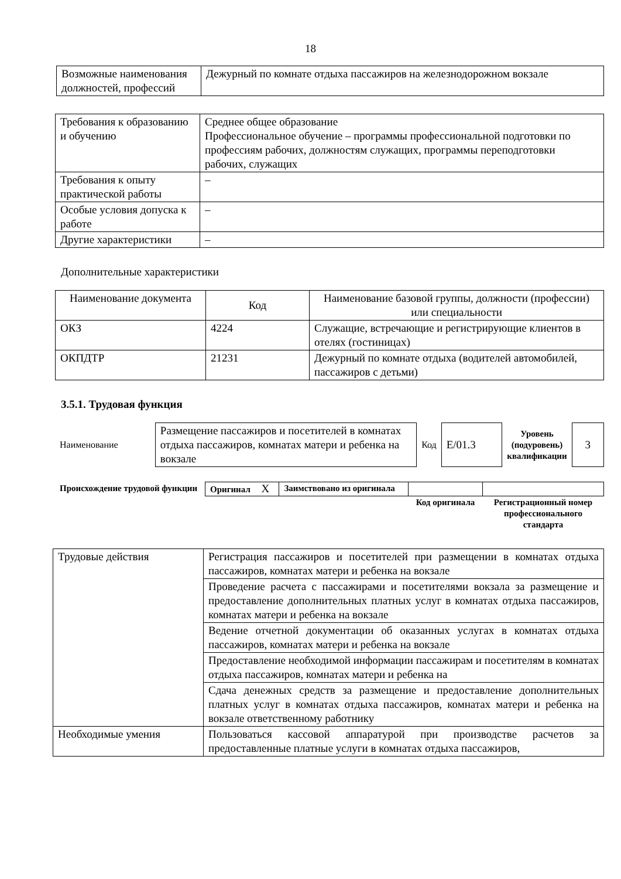18
| Возможные наименования должностей, профессий | Дежурный по комнате отдыха пассажиров на железнодорожном вокзале |
| Требования к образованию и обучению | Среднее общее образование Профессиональное обучение – программы профессиональной подготовки по профессиям рабочих, должностям служащих, программы переподготовки рабочих, служащих |
| Требования к опыту практической работы | – |
| Особые условия допуска к работе | – |
| Другие характеристики | – |
Дополнительные характеристики
| Наименование документа | Код | Наименование базовой группы, должности (профессии) или специальности |
| --- | --- | --- |
| ОКЗ | 4224 | Служащие, встречающие и регистрирующие клиентов в отелях (гостиницах) |
| ОКПДТР | 21231 | Дежурный по комнате отдыха (водителей автомобилей, пассажиров с детьми) |
3.5.1. Трудовая функция
| Наименование | Размещение пассажиров и посетителей в комнатах отдыха пассажиров, комнатах матери и ребенка на вокзале | Код | E/01.3 | Уровень (подуровень) квалификации | 3 |
| Происхождение трудовой функции | Оригинал X | Заимствовано из оригинала | | |
| | | | Код оригинала | Регистрационный номер профессионального стандарта |
| Трудовые действия | Регистрация пассажиров и посетителей при размещении в комнатах отдыха пассажиров, комнатах матери и ребенка на вокзале |
| | Проведение расчета с пассажирами и посетителями вокзала за размещение и предоставление дополнительных платных услуг в комнатах отдыха пассажиров, комнатах матери и ребенка на вокзале |
| | Ведение отчетной документации об оказанных услугах в комнатах отдыха пассажиров, комнатах матери и ребенка на вокзале |
| | Предоставление необходимой информации пассажирам и посетителям в комнатах отдыха пассажиров, комнатах матери и ребенка на |
| | Сдача денежных средств за размещение и предоставление дополнительных платных услуг в комнатах отдыха пассажиров, комнатах матери и ребенка на вокзале ответственному работнику |
| Необходимые умения | Пользоваться кассовой аппаратурой при производстве расчетов за предоставленные платные услуги в комнатах отдыха пассажиров, |